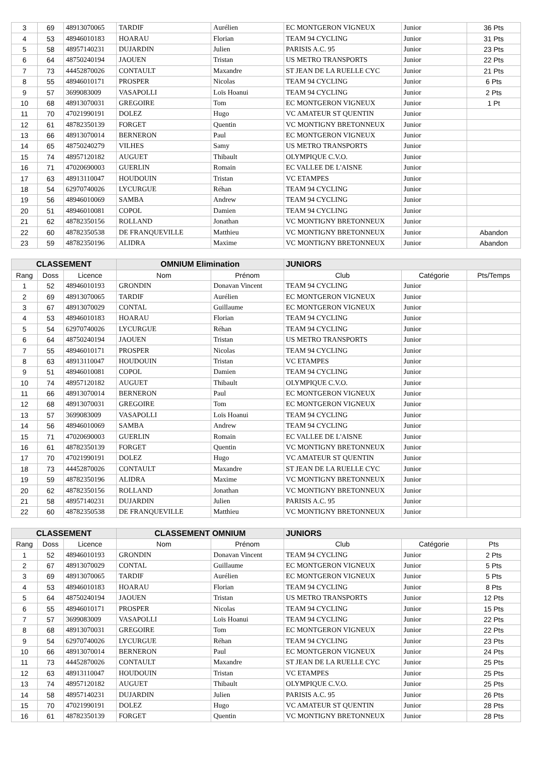| 3 | 69 | 48913070065 | TARDIF | Aurélien | EC MONTGERON VIGNEUX | Junior | 36 Pts |
| 4 | 53 | 48946010183 | HOARAU | Florian | TEAM 94 CYCLING | Junior | 31 Pts |
| 5 | 58 | 48957140231 | DUJARDIN | Julien | PARISIS A.C. 95 | Junior | 23 Pts |
| 6 | 64 | 48750240194 | JAOUEN | Tristan | US METRO TRANSPORTS | Junior | 22 Pts |
| 7 | 73 | 44452870026 | CONTAULT | Maxandre | ST JEAN DE LA RUELLE CYC | Junior | 21 Pts |
| 8 | 55 | 48946010171 | PROSPER | Nicolas | TEAM 94 CYCLING | Junior | 6 Pts |
| 9 | 57 | 3699083009 | VASAPOLLI | Loïs Hoanui | TEAM 94 CYCLING | Junior | 2 Pts |
| 10 | 68 | 48913070031 | GREGOIRE | Tom | EC MONTGERON VIGNEUX | Junior | 1 Pt |
| 11 | 70 | 47021990191 | DOLEZ | Hugo | VC AMATEUR ST QUENTIN | Junior | |
| 12 | 61 | 48782350139 | FORGET | Quentin | VC MONTIGNY BRETONNEUX | Junior | |
| 13 | 66 | 48913070014 | BERNERON | Paul | EC MONTGERON VIGNEUX | Junior | |
| 14 | 65 | 48750240279 | VILHES | Samy | US METRO TRANSPORTS | Junior | |
| 15 | 74 | 48957120182 | AUGUET | Thibault | OLYMPIQUE C.V.O. | Junior | |
| 16 | 71 | 47020690003 | GUERLIN | Romain | EC VALLEE DE L'AISNE | Junior | |
| 17 | 63 | 48913110047 | HOUDOUIN | Tristan | VC ETAMPES | Junior | |
| 18 | 54 | 62970740026 | LYCURGUE | Réhan | TEAM 94 CYCLING | Junior | |
| 19 | 56 | 48946010069 | SAMBA | Andrew | TEAM 94 CYCLING | Junior | |
| 20 | 51 | 48946010081 | COPOL | Damien | TEAM 94 CYCLING | Junior | |
| 21 | 62 | 48782350156 | ROLLAND | Jonathan | VC MONTIGNY BRETONNEUX | Junior | |
| 22 | 60 | 48782350538 | DE FRANQUEVILLE | Matthieu | VC MONTIGNY BRETONNEUX | Junior | Abandon |
| 23 | 59 | 48782350196 | ALIDRA | Maxime | VC MONTIGNY BRETONNEUX | Junior | Abandon |
| CLASSEMENT | | | OMNIUM Elimination | | JUNIORS | | |
| --- | --- | --- | --- | --- | --- | --- | --- |
| Rang | Doss | Licence | Nom | Prénom | Club | Catégorie | Pts/Temps |
| 1 | 52 | 48946010193 | GRONDIN | Donavan Vincent | TEAM 94 CYCLING | Junior | |
| 2 | 69 | 48913070065 | TARDIF | Aurélien | EC MONTGERON VIGNEUX | Junior | |
| 3 | 67 | 48913070029 | CONTAL | Guillaume | EC MONTGERON VIGNEUX | Junior | |
| 4 | 53 | 48946010183 | HOARAU | Florian | TEAM 94 CYCLING | Junior | |
| 5 | 54 | 62970740026 | LYCURGUE | Réhan | TEAM 94 CYCLING | Junior | |
| 6 | 64 | 48750240194 | JAOUEN | Tristan | US METRO TRANSPORTS | Junior | |
| 7 | 55 | 48946010171 | PROSPER | Nicolas | TEAM 94 CYCLING | Junior | |
| 8 | 63 | 48913110047 | HOUDOUIN | Tristan | VC ETAMPES | Junior | |
| 9 | 51 | 48946010081 | COPOL | Damien | TEAM 94 CYCLING | Junior | |
| 10 | 74 | 48957120182 | AUGUET | Thibault | OLYMPIQUE C.V.O. | Junior | |
| 11 | 66 | 48913070014 | BERNERON | Paul | EC MONTGERON VIGNEUX | Junior | |
| 12 | 68 | 48913070031 | GREGOIRE | Tom | EC MONTGERON VIGNEUX | Junior | |
| 13 | 57 | 3699083009 | VASAPOLLI | Loïs Hoanui | TEAM 94 CYCLING | Junior | |
| 14 | 56 | 48946010069 | SAMBA | Andrew | TEAM 94 CYCLING | Junior | |
| 15 | 71 | 47020690003 | GUERLIN | Romain | EC VALLEE DE L'AISNE | Junior | |
| 16 | 61 | 48782350139 | FORGET | Quentin | VC MONTIGNY BRETONNEUX | Junior | |
| 17 | 70 | 47021990191 | DOLEZ | Hugo | VC AMATEUR ST QUENTIN | Junior | |
| 18 | 73 | 44452870026 | CONTAULT | Maxandre | ST JEAN DE LA RUELLE CYC | Junior | |
| 19 | 59 | 48782350196 | ALIDRA | Maxime | VC MONTIGNY BRETONNEUX | Junior | |
| 20 | 62 | 48782350156 | ROLLAND | Jonathan | VC MONTIGNY BRETONNEUX | Junior | |
| 21 | 58 | 48957140231 | DUJARDIN | Julien | PARISIS A.C. 95 | Junior | |
| 22 | 60 | 48782350538 | DE FRANQUEVILLE | Matthieu | VC MONTIGNY BRETONNEUX | Junior | |
| CLASSEMENT | | | CLASSEMENT OMNIUM | | JUNIORS | | |
| --- | --- | --- | --- | --- | --- | --- | --- |
| Rang | Doss | Licence | Nom | Prénom | Club | Catégorie | Pts |
| 1 | 52 | 48946010193 | GRONDIN | Donavan Vincent | TEAM 94 CYCLING | Junior | 2 Pts |
| 2 | 67 | 48913070029 | CONTAL | Guillaume | EC MONTGERON VIGNEUX | Junior | 5 Pts |
| 3 | 69 | 48913070065 | TARDIF | Aurélien | EC MONTGERON VIGNEUX | Junior | 5 Pts |
| 4 | 53 | 48946010183 | HOARAU | Florian | TEAM 94 CYCLING | Junior | 8 Pts |
| 5 | 64 | 48750240194 | JAOUEN | Tristan | US METRO TRANSPORTS | Junior | 12 Pts |
| 6 | 55 | 48946010171 | PROSPER | Nicolas | TEAM 94 CYCLING | Junior | 15 Pts |
| 7 | 57 | 3699083009 | VASAPOLLI | Loïs Hoanui | TEAM 94 CYCLING | Junior | 22 Pts |
| 8 | 68 | 48913070031 | GREGOIRE | Tom | EC MONTGERON VIGNEUX | Junior | 22 Pts |
| 9 | 54 | 62970740026 | LYCURGUE | Réhan | TEAM 94 CYCLING | Junior | 23 Pts |
| 10 | 66 | 48913070014 | BERNERON | Paul | EC MONTGERON VIGNEUX | Junior | 24 Pts |
| 11 | 73 | 44452870026 | CONTAULT | Maxandre | ST JEAN DE LA RUELLE CYC | Junior | 25 Pts |
| 12 | 63 | 48913110047 | HOUDOUIN | Tristan | VC ETAMPES | Junior | 25 Pts |
| 13 | 74 | 48957120182 | AUGUET | Thibault | OLYMPIQUE C.V.O. | Junior | 25 Pts |
| 14 | 58 | 48957140231 | DUJARDIN | Julien | PARISIS A.C. 95 | Junior | 26 Pts |
| 15 | 70 | 47021990191 | DOLEZ | Hugo | VC AMATEUR ST QUENTIN | Junior | 28 Pts |
| 16 | 61 | 48782350139 | FORGET | Quentin | VC MONTIGNY BRETONNEUX | Junior | 28 Pts |